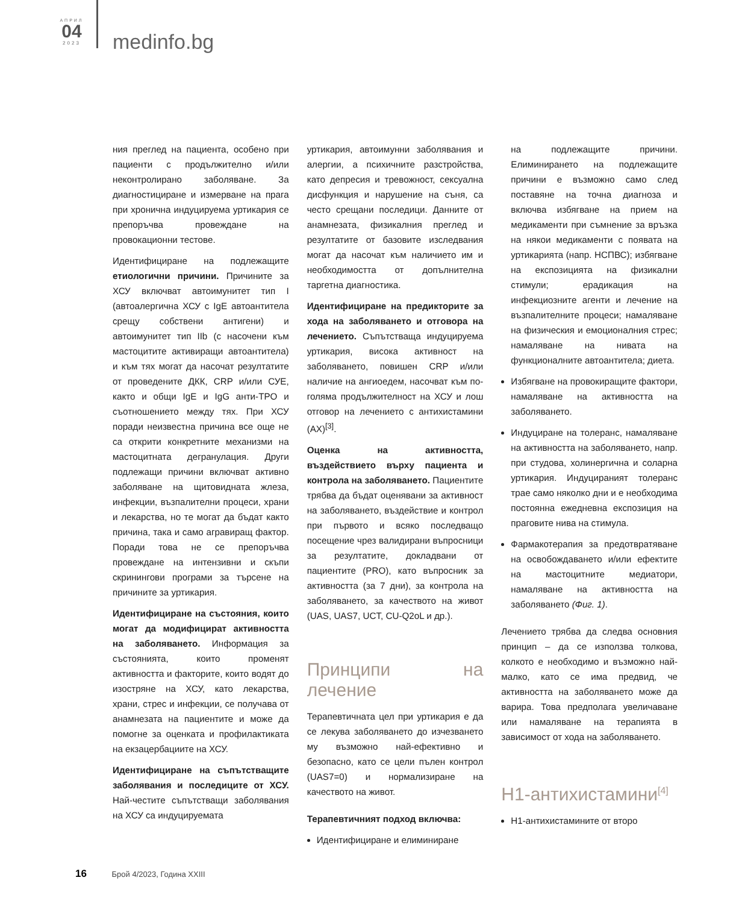АПРИЛ
04
2023
medinfo.bg
ния преглед на пациента, особено при пациенти с продължително и/или неконтролирано заболяване. За диагностициране и измерване на прага при хронична индуцируема уртикария се препоръчва провеждане на провокационни тестове.
Идентифициране на подлежащите етиологични причини. Причините за ХСУ включват автоимунитет тип I (автоалергична ХСУ с IgE автоантитела срещу собствени антигени) и автоимунитет тип IIb (с насочени към мастоцитите активиращи автоантитела) и към тях могат да насочат резултатите от проведените ДКК, CRP и/или СУЕ, както и общи IgE и IgG анти-TPO и съотношението между тях. При ХСУ поради неизвестна причина все още не са открити конкретните механизми на мастоцитната дегранулация. Други подлежащи причини включват активно заболяване на щитовидната жлеза, инфекции, възпалителни процеси, храни и лекарства, но те могат да бъдат както причина, така и само агравиращ фактор. Поради това не се препоръчва провеждане на интензивни и скъпи скринингови програми за търсене на причините за уртикария.
Идентифициране на състояния, които могат да модифицират активността на заболяването. Информация за състоянията, които променят активността и факторите, които водят до изостряне на ХСУ, като лекарства, храни, стрес и инфекции, се получава от анамнезата на пациентите и може да помогне за оценката и профилактиката на екзацербациите на ХСУ.
Идентифициране на съпътстващите заболявания и последиците от ХСУ. Най-честите съпътстващи заболявания на ХСУ са индуцируемата
уртикария, автоимунни заболявания и алергии, а психичните разстройства, като депресия и тревожност, сексуална дисфункция и нарушение на съня, са често срещани последици. Данните от анамнезата, физикалния преглед и резултатите от базовите изследвания могат да насочат към наличието им и необходимостта от допълнителна таргетна диагностика.
Идентифициране на предикторите за хода на заболяването и отговора на лечението. Съпътстваща индуцируема уртикария, висока активност на заболяването, повишен CRP и/или наличие на ангиоедем, насочват към по-голяма продължителност на ХСУ и лош отговор на лечението с антихистамини (АХ)<sup>[3]</sup>.
Оценка на активността, въздействието върху пациента и контрола на заболяването. Пациентите трябва да бъдат оценявани за активност на заболяването, въздействие и контрол при първото и всяко последващо посещение чрез валидирани въпросници за резултатите, докладвани от пациентите (PRO), като въпросник за активността (за 7 дни), за контрола на заболяването, за качеството на живот (UAS, UAS7, UCT, CU-Q2oL и др.).
Принципи на лечение
Терапевтичната цел при уртикария е да се лекува заболяването до изчезването му възможно най-ефективно и безопасно, като се цели пълен контрол (UAS7=0) и нормализиране на качеството на живот.
Терапевтичният подход включва:
Идентифициране и елиминиране
на подлежащите причини. Елиминирането на подлежащите причини е възможно само след поставяне на точна диагноза и включва избягване на прием на медикаменти при съмнение за връзка на някои медикаменти с появата на уртикарията (напр. НСПВС); избягване на експозицията на физикални стимули; ерадикация на инфекциозните агенти и лечение на възпалителните процеси; намаляване на физическия и емоционалния стрес; намаляване на нивата на функционалните автоантитела; диета.
Избягване на провокиращите фактори, намаляване на активността на заболяването.
Индуциране на толеранс, намаляване на активността на заболяването, напр. при студова, холинергична и соларна уртикария. Индуцираният толеранс трае само няколко дни и е необходима постоянна ежедневна експозиция на праговите нива на стимула.
Фармакотерапия за предотвратяване на освобождаването и/или ефектите на мастоцитните медиатори, намаляване на активността на заболяването (Фиг. 1).
Лечението трябва да следва основния принцип – да се използва толкова, колкото е необходимо и възможно най-малко, като се има предвид, че активността на заболяването може да варира. Това предполага увеличаване или намаляване на терапията в зависимост от хода на заболяването.
H1-антихистамини<sup>[4]</sup>
H1-антихистамините от второ
16 Брой 4/2023, Година XXIII